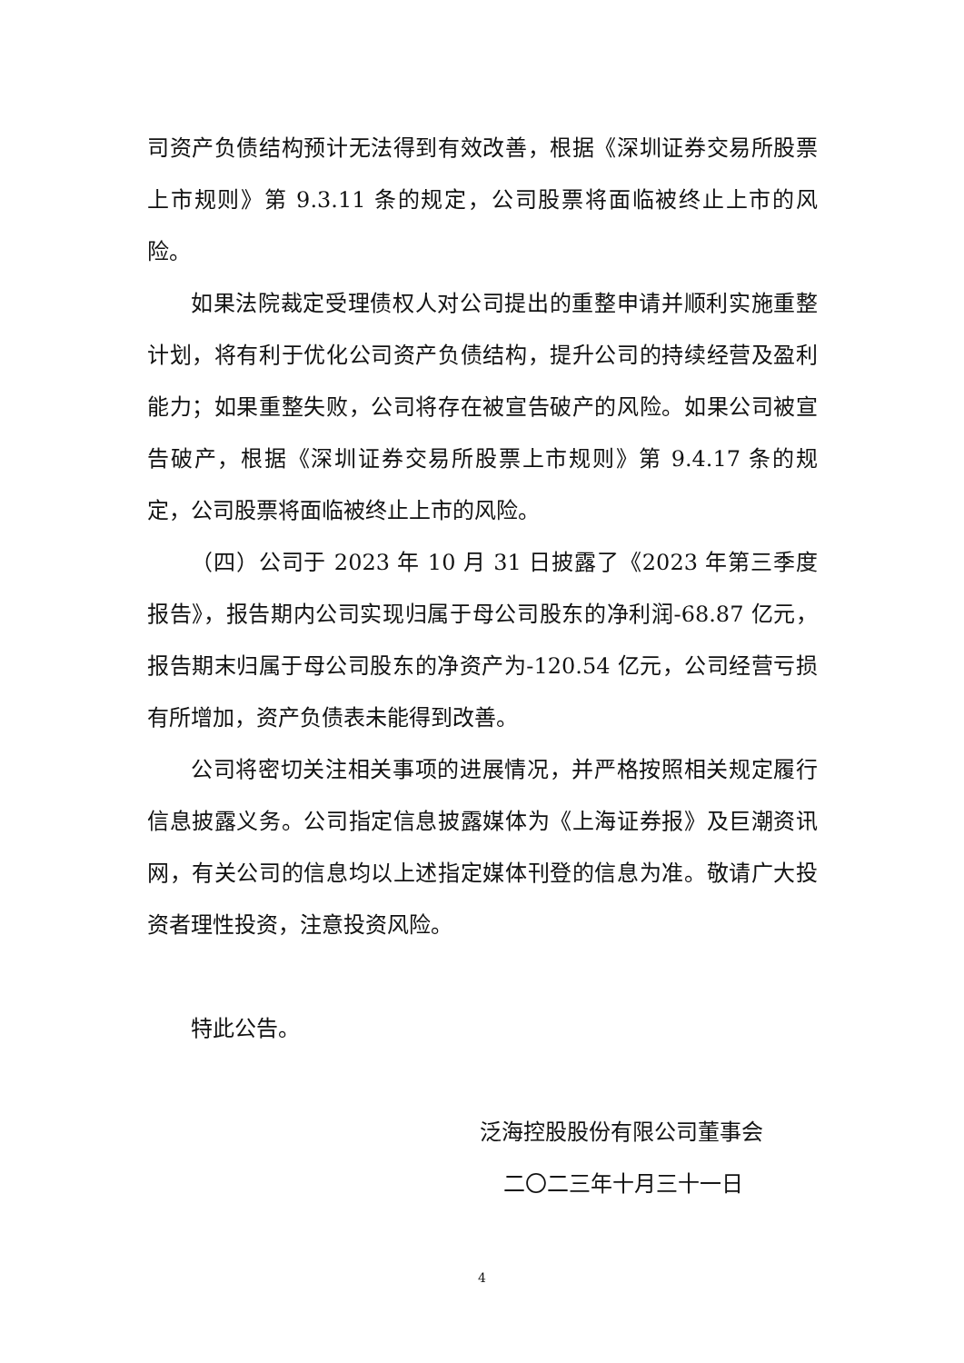司资产负债结构预计无法得到有效改善，根据《深圳证券交易所股票上市规则》第 9.3.11 条的规定，公司股票将面临被终止上市的风险。
如果法院裁定受理债权人对公司提出的重整申请并顺利实施重整计划，将有利于优化公司资产负债结构，提升公司的持续经营及盈利能力；如果重整失败，公司将存在被宣告破产的风险。如果公司被宣告破产，根据《深圳证券交易所股票上市规则》第 9.4.17 条的规定，公司股票将面临被终止上市的风险。
（四）公司于 2023 年 10 月 31 日披露了《2023 年第三季度报告》，报告期内公司实现归属于母公司股东的净利润-68.87 亿元，报告期末归属于母公司股东的净资产为-120.54 亿元，公司经营亏损有所增加，资产负债表未能得到改善。
公司将密切关注相关事项的进展情况，并严格按照相关规定履行信息披露义务。公司指定信息披露媒体为《上海证券报》及巨潮资讯网，有关公司的信息均以上述指定媒体刊登的信息为准。敬请广大投资者理性投资，注意投资风险。
特此公告。
泛海控股股份有限公司董事会
二〇二三年十月三十一日
4